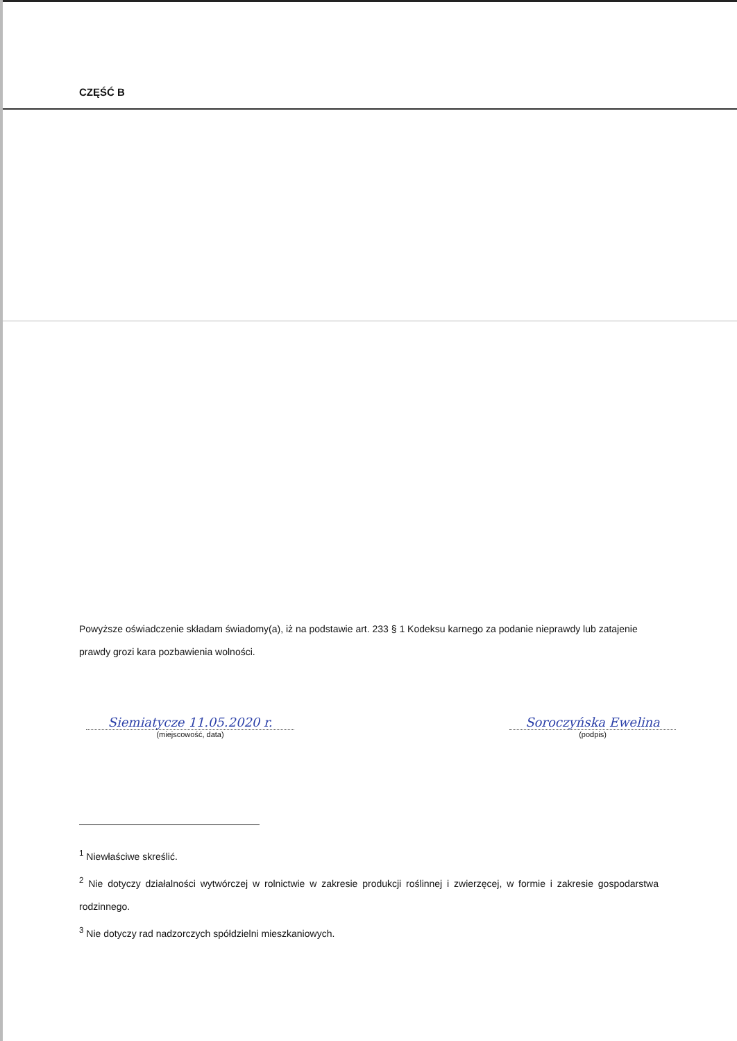CZĘŚĆ B
Powyższe oświadczenie składam świadomy(a), iż na podstawie art. 233 § 1 Kodeksu karnego za podanie nieprawdy lub zatajenie prawdy grozi kara pozbawienia wolności.
Siemiatycze 11.05.2020 r.
(miejscowość, data)
Soroczyńska Ewelina
(podpis)
<sup>1</sup> Niewłaściwe skreślić.
<sup>2</sup> Nie dotyczy działalności wytwórczej w rolnictwie w zakresie produkcji roślinnej i zwierzęcej, w formie i zakresie gospodarstwa rodzinnego.
<sup>3</sup> Nie dotyczy rad nadzorczych spółdzielni mieszkaniowych.